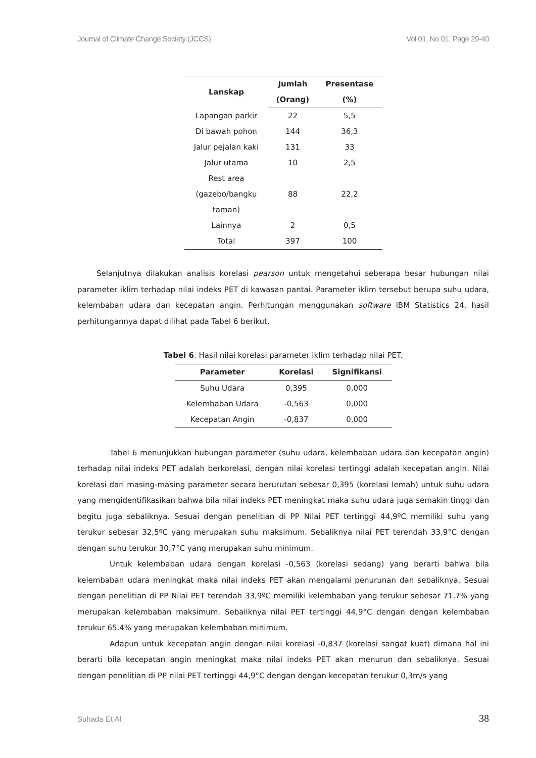Journal of Climate Change Society (JCCS) Vol 01, No 01, Page 29-40
| Lanskap | Jumlah | Presentase |
| --- | --- | --- |
| | (Orang) | (%) |
| Lapangan parkir | 22 | 5,5 |
| Di bawah pohon | 144 | 36,3 |
| Jalur pejalan kaki | 131 | 33 |
| Jalur utama | 10 | 2,5 |
| Rest area (gazebo/bangku taman) | 88 | 22,2 |
| Lainnya | 2 | 0,5 |
| Total | 397 | 100 |
Selanjutnya dilakukan analisis korelasi pearson untuk mengetahui seberapa besar hubungan nilai parameter iklim terhadap nilai indeks PET di kawasan pantai. Parameter iklim tersebut berupa suhu udara, kelembaban udara dan kecepatan angin. Perhitungan menggunakan software IBM Statistics 24, hasil perhitungannya dapat dilihat pada Tabel 6 berikut.
Tabel 6. Hasil nilai korelasi parameter iklim terhadap nilai PET.
| Parameter | Korelasi | Signifikansi |
| --- | --- | --- |
| Suhu Udara | 0,395 | 0,000 |
| Kelembaban Udara | -0,563 | 0,000 |
| Kecepatan Angin | -0,837 | 0,000 |
Tabel 6 menunjukkan hubungan parameter (suhu udara, kelembaban udara dan kecepatan angin) terhadap nilai indeks PET adalah berkorelasi, dengan nilai korelasi tertinggi adalah kecepatan angin. Nilai korelasi dari masing-masing parameter secara berurutan sebesar 0,395 (korelasi lemah) untuk suhu udara yang mengidentifikasikan bahwa bila nilai indeks PET meningkat maka suhu udara juga semakin tinggi dan begitu juga sebaliknya. Sesuai dengan penelitian di PP Nilai PET tertinggi 44,9ºC memiliki suhu yang terukur sebesar 32,5ºC yang merupakan suhu maksimum. Sebaliknya nilai PET terendah 33,9°C dengan dengan suhu terukur 30,7°C yang merupakan suhu minimum.
Untuk kelembaban udara dengan korelasi -0,563 (korelasi sedang) yang berarti bahwa bila kelembaban udara meningkat maka nilai indeks PET akan mengalami penurunan dan sebaliknya. Sesuai dengan penelitian di PP Nilai PET terendah 33,9ºC memiliki kelembaban yang terukur sebesar 71,7% yang merupakan kelembaban maksimum. Sebaliknya nilai PET tertinggi 44,9°C dengan dengan kelembaban terukur 65,4% yang merupakan kelembaban minimum.
Adapun untuk kecepatan angin dengan nilai korelasi -0,837 (korelasi sangat kuat) dimana hal ini berarti bila kecepatan angin meningkat maka nilai indeks PET akan menurun dan sebaliknya. Sesuai dengan penelitian di PP nilai PET tertinggi 44,9°C dengan dengan kecepatan terukur 0,3m/s yang
Suhada Et Al 38